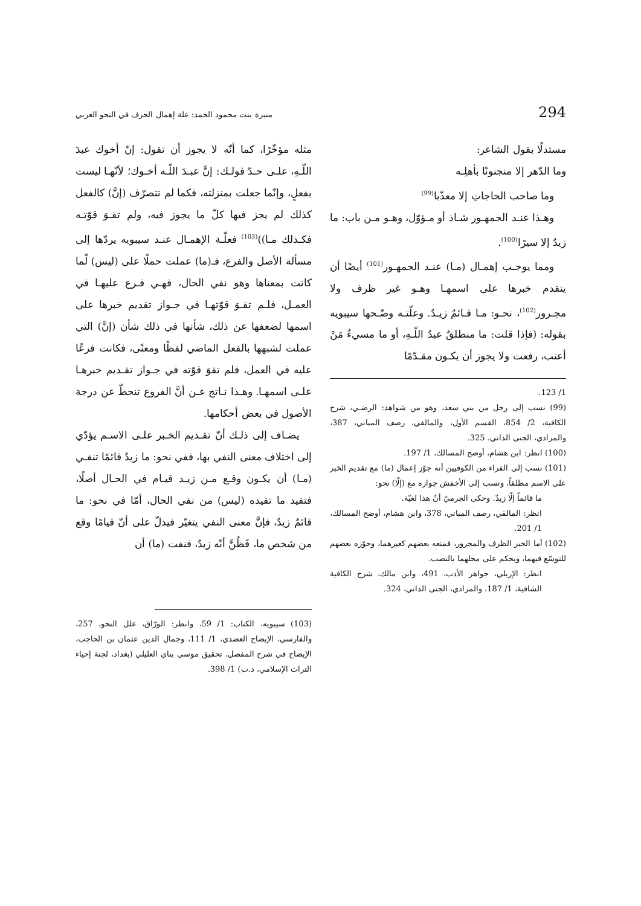294 منيرة بنت محمود الحمد: علة إهمال الحرف في النحو العربي
مستدلًا بقول الشاعر:
وما الدّهر إلا منجنونًا بأهلِـه
وما صاحب الحاجاتِ إلا معذّبا<sup>(99)</sup>
وهـذا عنـد الجمهـور شـاذ أو مـؤوّل، وهـو مـن باب: ما زيدٌ إلا سيرًا<sup>(100)</sup>.
ومما يوجـب إهمـال (مـا) عنـد الجمهـور<sup>(101)</sup> أيضًا أن يتقدم خبرها على اسمهـا وهـو غير ظرف ولا مجـرور<sup>(102)</sup>، نحـو: مـا قـائمٌ زيـدٌ. وعلّتـه وضّـحها سيبويه بقوله: (فإذا قلت: ما منطلقٌ عبدُ اللّـهِ، أو ما مسيءٌ مَنْ أعتب، رفعت ولا يجوز أن يكـون مقـدّمًا
1/ 123.
(99) نسب إلى رجل من بني سعد، وهو من شواهد: الرضـي، شرح الكافية، 2/ 854، القسم الأول، والمالقي، رصف المباني، 387، والمرادي، الجنى الداني، 325.
(100) انظر: ابن هشام، أوضح المسالك، 1/ 197.
(101) نسب إلى الفراء من الكوفيين أنه جوّز إعمال (ما) مع تقديم الخبر على الاسم مطلقاً، ونسب إلى الأخفش جوازه مع (إلّا) نحو:
ما قائماً إلّا زيدٌ. وحكى الجرميّ أنّ هذا لغيّة.
انظر: المالقي، رصف المباني، 378، وابن هشام، أوضح المسالك، 1/ 201.
(102) أما الخبر الظرف والمجرور، فمنعه بعضهم كغيرهما، وجوّزه بعضهم للتوسّع فيهما، ويحكم على محلهما بالنصب.
انظر: الإربلي، جواهر الأدب، 491، وابن مالك، شرح الكافية الشافية، 1/ 187، والمرادي، الجنى الداني، 324.
مثله مؤخّرًا، كما أنّه لا يجوز أن تقول: إنّ أخوك عبدَ اللّـهِ، علـى حـدّ قولـك: إنَّ عبـدَ اللّـه أخـوك؛ لأنّهـا ليست بفعلٍ، وإنّما جعلت بمنزلته، فكما لم تتصرّف (إنَّ) كالفعل كذلك لم يجز فيها كلّ ما يجوز فيه، ولم تقـوَ قوّتـه فكـذلك مـا))<sup>(103)</sup> فعلّـة الإهمـال عنـد سيبويه يردّها إلى مسألة الأصل والفرع، فـ(ما) عملت حملًا على (ليس) لّما كانت بمعناها وهو نفي الحال، فهـي فـرع عليهـا في العمـل، فلـم تقـوَ قوّتهـا في جـواز تقديم خبرها على اسمها لضعفها عن ذلك، شأنها في ذلك شأن (إنَّ) التي عملت لشبهها بالفعل الماضي لفظًا ومعنًى، فكانت فرعًا عليه في العمل، فلم تقوَ قوّته في جـواز تقـديم خبرهـا علـى اسمهـا. وهـذا نـاتج عـن أنَّ الفروع تنحطّ عن درجة الأصول في بعض أحكامها.
يضـاف إلى ذلـك أنّ تقـديم الخـبر علـى الاسـم يؤدّي إلى اختلاف معنى النفي بها، ففي نحو: ما زيدٌ قائمًا تنفـي (مـا) أن يكـون وقـع مـن زيـد قيـام في الحـال أصلًا، فتفيد ما تفيده (ليس) من نفي الحال، أمّا في نحو: ما قائمٌ زيدٌ، فإنَّ معنى النفي يتغيّر فيدلّ على أنّ قيامًا وقع من شخص ما، فَظُنَّ أنّه زيدٌ، فنفت (ما) أن
(103) سيبويه، الكتاب: 1/ 59، وانظر: الورّاق، علل النحو، 257، والفارسي، الإيضاح العضدي، 1/ 111، وجمال الدين عثمان بن الحاجب، الإيضاح في شرح المفصل، تحقيق موسى بناي العليلي (بغداد، لجنة إحياء التراث الإسلامي، د.ت) 1/ 398.